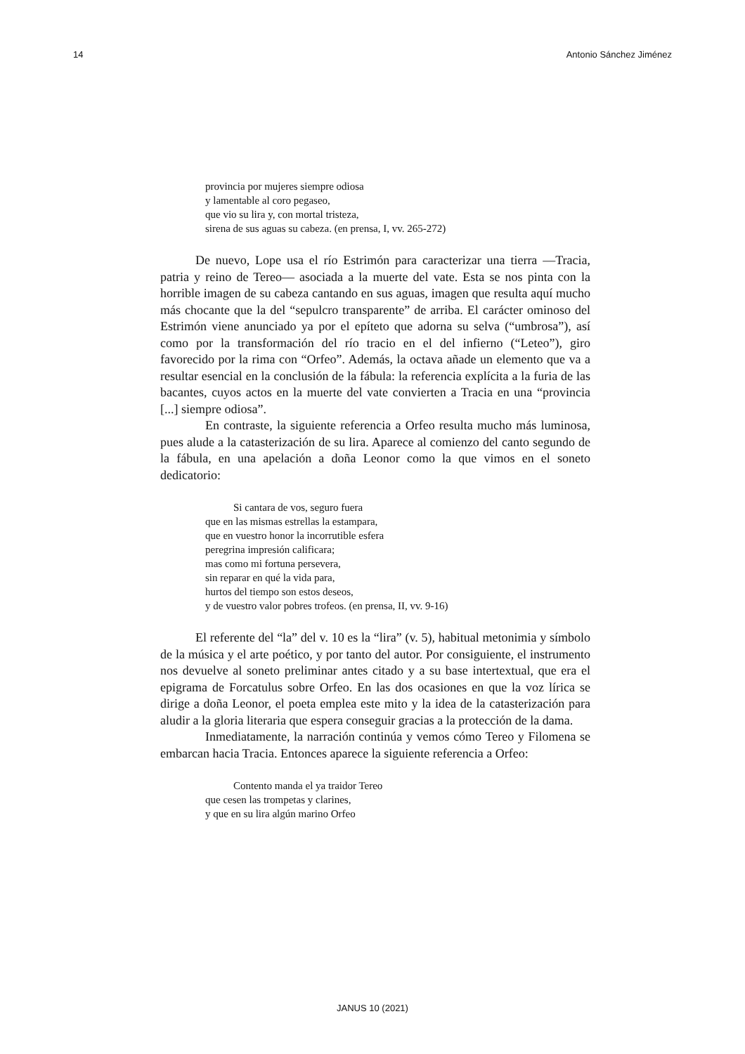14 Antonio Sánchez Jiménez
provincia por mujeres siempre odiosa
y lamentable al coro pegaseo,
que vio su lira y, con mortal tristeza,
sirena de sus aguas su cabeza. (en prensa, I, vv. 265-272)
De nuevo, Lope usa el río Estrimón para caracterizar una tierra —Tracia, patria y reino de Tereo— asociada a la muerte del vate. Esta se nos pinta con la horrible imagen de su cabeza cantando en sus aguas, imagen que resulta aquí mucho más chocante que la del “sepulcro transparente” de arriba. El carácter ominoso del Estrimón viene anunciado ya por el epíteto que adorna su selva (“umbrosa”), así como por la transformación del río tracio en el del infierno (“Leteo”), giro favorecido por la rima con “Orfeo”. Además, la octava añade un elemento que va a resultar esencial en la conclusión de la fábula: la referencia explícita a la furia de las bacantes, cuyos actos en la muerte del vate convierten a Tracia en una “provincia [...] siempre odiosa”.
En contraste, la siguiente referencia a Orfeo resulta mucho más luminosa, pues alude a la catasterización de su lira. Aparece al comienzo del canto segundo de la fábula, en una apelación a doña Leonor como la que vimos en el soneto dedicatorio:
Si cantara de vos, seguro fuera
que en las mismas estrellas la estampara,
que en vuestro honor la incorrutible esfera
peregrina impresión calificara;
mas como mi fortuna persevera,
sin reparar en qué la vida para,
hurtos del tiempo son estos deseos,
y de vuestro valor pobres trofeos. (en prensa, II, vv. 9-16)
El referente del “la” del v. 10 es la “lira” (v. 5), habitual metonimia y símbolo de la música y el arte poético, y por tanto del autor. Por consiguiente, el instrumento nos devuelve al soneto preliminar antes citado y a su base intertextual, que era el epigrama de Forcatulus sobre Orfeo. En las dos ocasiones en que la voz lírica se dirige a doña Leonor, el poeta emplea este mito y la idea de la catasterización para aludir a la gloria literaria que espera conseguir gracias a la protección de la dama.
Inmediatamente, la narración continúa y vemos cómo Tereo y Filomena se embarcan hacia Tracia. Entonces aparece la siguiente referencia a Orfeo:
Contento manda el ya traidor Tereo
que cesen las trompetas y clarines,
y que en su lira algún marino Orfeo
JANUS 10 (2021)